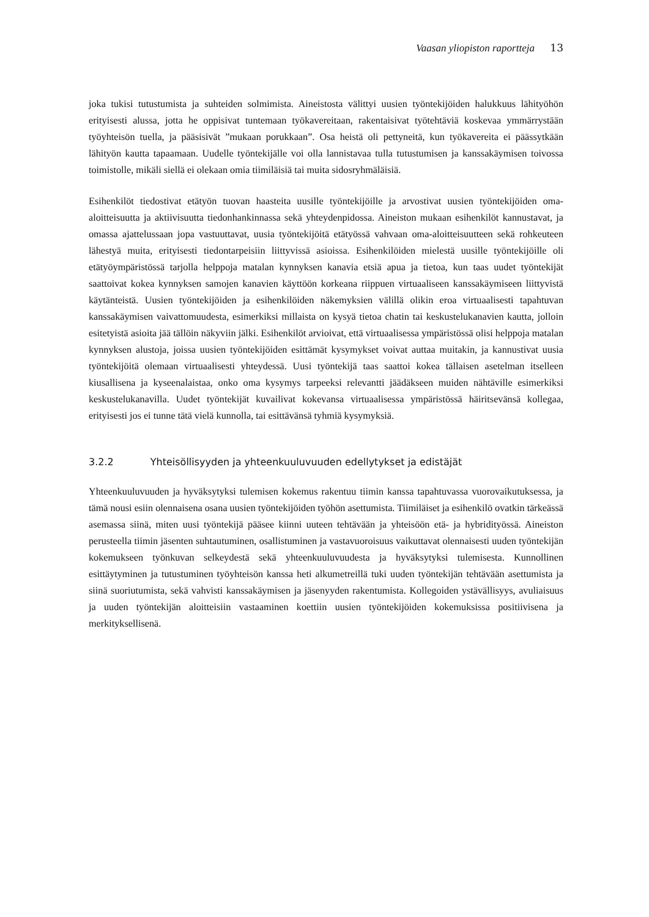Vaasan yliopiston raportteja 13
joka tukisi tutustumista ja suhteiden solmimista. Aineistosta välittyi uusien työntekijöiden halukkuus lähityöhön erityisesti alussa, jotta he oppisivat tuntemaan työkavereitaan, rakentaisivat työtehtäviä koskevaa ymmärrystään työyhteisön tuella, ja pääsisivät ”mukaan porukkaan”. Osa heistä oli pettyneitä, kun työkavereita ei päässytkään lähityön kautta tapaamaan. Uudelle työntekijälle voi olla lannistavaa tulla tutustumisen ja kanssakäymisen toivossa toimistolle, mikäli siellä ei olekaan omia tiimiläisiä tai muita sidosryhmäläisiä.
Esihenkilöt tiedostivat etätyön tuovan haasteita uusille työntekijöille ja arvostivat uusien työntekijöiden oma-aloitteisuutta ja aktiivisuutta tiedonhankinnassa sekä yhteydenpidossa. Aineiston mukaan esihenkilöt kannustavat, ja omassa ajattelussaan jopa vastuuttavat, uusia työntekijöitä etätyössä vahvaan oma-aloitteisuutteen sekä rohkeuteen lähestyä muita, erityisesti tiedontarpeisiin liittyvissä asioissa. Esihenkilöiden mielestä uusille työntekijöille oli etätyöympäristössä tarjolla helppoja matalan kynnyksen kanavia etsiä apua ja tietoa, kun taas uudet työntekijät saattoivat kokea kynnyksen samojen kanavien käyttöön korkeana riippuen virtuaaliseen kanssakäymiseen liittyvistä käytänteistä. Uusien työntekijöiden ja esihenkilöiden näkemyksien välillä olikin eroa virtuaalisesti tapahtuvan kanssakäymisen vaivattomuudesta, esimerkiksi millaista on kysyä tietoa chatin tai keskustelukanavien kautta, jolloin esitetyistä asioita jää tällöin näkyviin jälki. Esihenkilöt arvioivat, että virtuaalisessa ympäristössä olisi helppoja matalan kynnyksen alustoja, joissa uusien työntekijöiden esittämät kysymykset voivat auttaa muitakin, ja kannustivat uusia työntekijöitä olemaan virtuaalisesti yhteydessä. Uusi työntekijä taas saattoi kokea tällaisen asetelman itselleen kiusallisena ja kyseenalaistaa, onko oma kysymys tarpeeksi relevantti jäädäkseen muiden nähtäville esimerkiksi keskustelukanavilla. Uudet työntekijät kuvailivat kokevansa virtuaalisessa ympäristössä häiritsevänsä kollegaa, erityisesti jos ei tunne tätä vielä kunnolla, tai esittävänsä tyhmiä kysymyksiä.
3.2.2 Yhteisöllisyyden ja yhteenkuuluvuuden edellytykset ja edistäjät
Yhteenkuuluvuuden ja hyväksytyksi tulemisen kokemus rakentuu tiimin kanssa tapahtuvassa vuorovaikutuksessa, ja tämä nousi esiin olennaisena osana uusien työntekijöiden työhön asettumista. Tiimiläiset ja esihenkilö ovatkin tärkeässä asemassa siinä, miten uusi työntekijä pääsee kiinni uuteen tehtävään ja yhteisöön etä- ja hybridityössä. Aineiston perusteella tiimin jäsenten suhtautuminen, osallistuminen ja vastavuoroisuus vaikuttavat olennaisesti uuden työntekijän kokemukseen työnkuvan selkeydestä sekä yhteenkuuluvuudesta ja hyväksytyksi tulemisesta. Kunnollinen esittäytyminen ja tutustuminen työyhteisön kanssa heti alkumetreillä tuki uuden työntekijän tehtävään asettumista ja siinä suoriutumista, sekä vahvisti kanssakäymisen ja jäsenyyden rakentumista. Kollegoiden ystävällisyys, avuliaisuus ja uuden työntekijän aloitteisiin vastaaminen koettiin uusien työntekijöiden kokemuksissa positiivisena ja merkityksellisenä.